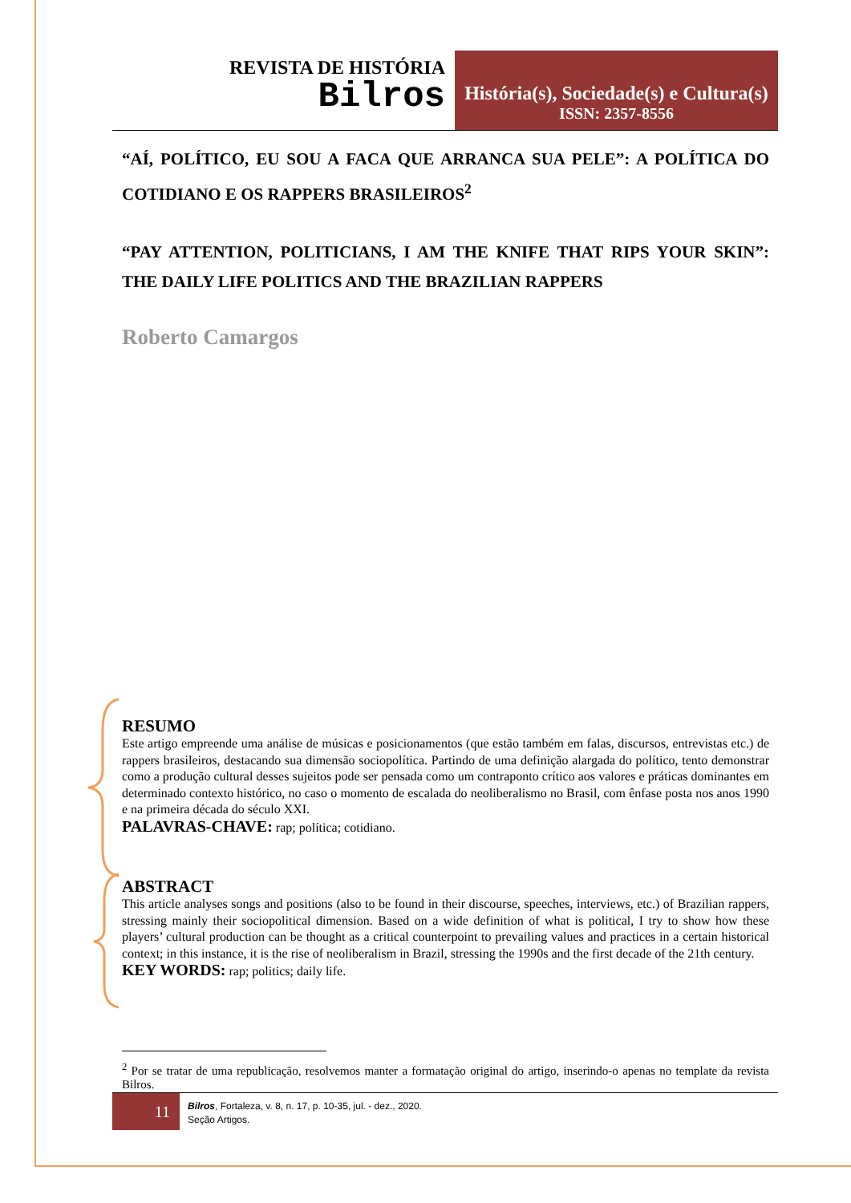REVISTA DE HISTÓRIA
Bilros
História(s), Sociedade(s) e Cultura(s)
ISSN: 2357-8556
“AÍ, POLÍTICO, EU SOU A FACA QUE ARRANCA SUA PELE”: A POLÍTICA DO COTIDIANO E OS RAPPERS BRASILEIROS<sup>2</sup>
“PAY ATTENTION, POLITICIANS, I AM THE KNIFE THAT RIPS YOUR SKIN”: THE DAILY LIFE POLITICS AND THE BRAZILIAN RAPPERS
Roberto Camargos
RESUMO
Este artigo empreende uma análise de músicas e posicionamentos (que estão também em falas, discursos, entrevistas etc.) de rappers brasileiros, destacando sua dimensão sociopolítica. Partindo de uma definição alargada do político, tento demonstrar como a produção cultural desses sujeitos pode ser pensada como um contraponto crítico aos valores e práticas dominantes em determinado contexto histórico, no caso o momento de escalada do neoliberalismo no Brasil, com ênfase posta nos anos 1990 e na primeira década do século XXI.
PALAVRAS-CHAVE: rap; política; cotidiano.
ABSTRACT
This article analyses songs and positions (also to be found in their discourse, speeches, interviews, etc.) of Brazilian rappers, stressing mainly their sociopolitical dimension. Based on a wide definition of what is political, I try to show how these players’ cultural production can be thought as a critical counterpoint to prevailing values and practices in a certain historical context; in this instance, it is the rise of neoliberalism in Brazil, stressing the 1990s and the first decade of the 21th century.
KEY WORDS: rap; politics; daily life.
<sup>2</sup> Por se tratar de uma republicação, resolvemos manter a formatação original do artigo, inserindo-o apenas no template da revista Bilros.
11
Bilros, Fortaleza, v. 8, n. 17, p. 10-35, jul. - dez., 2020.
Seção Artigos.